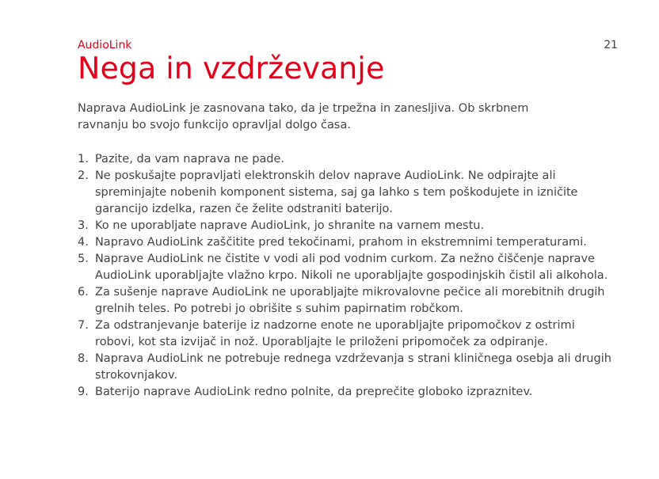AudioLink 21
Nega in vzdrževanje
Naprava AudioLink je zasnovana tako, da je trpežna in zanesljiva. Ob skrbnem ravnanju bo svojo funkcijo opravljal dolgo časa.
1. Pazite, da vam naprava ne pade.
2. Ne poskušajte popravljati elektronskih delov naprave AudioLink. Ne odpirajte ali spreminjajte nobenih komponent sistema, saj ga lahko s tem poškodujete in izničite garancijo izdelka, razen če želite odstraniti baterijo.
3. Ko ne uporabljate naprave AudioLink, jo shranite na varnem mestu.
4. Napravo AudioLink zaščitite pred tekočinami, prahom in ekstremnimi temperaturami.
5. Naprave AudioLink ne čistite v vodi ali pod vodnim curkom. Za nežno čiščenje naprave AudioLink uporabljajte vlažno krpo. Nikoli ne uporabljajte gospodinjskih čistil ali alkohola.
6. Za sušenje naprave AudioLink ne uporabljajte mikrovalovne pečice ali morebitnih drugih grelnih teles. Po potrebi jo obrišite s suhim papirnatim robčkom.
7. Za odstranjevanje baterije iz nadzorne enote ne uporabljajte pripomočkov z ostrimi robovi, kot sta izvijač in nož. Uporabljajte le priloženi pripomoček za odpiranje.
8. Naprava AudioLink ne potrebuje rednega vzdrževanja s strani kliničnega osebja ali drugih strokovnjakov.
9. Baterijo naprave AudioLink redno polnite, da preprečite globoko izpraznitev.